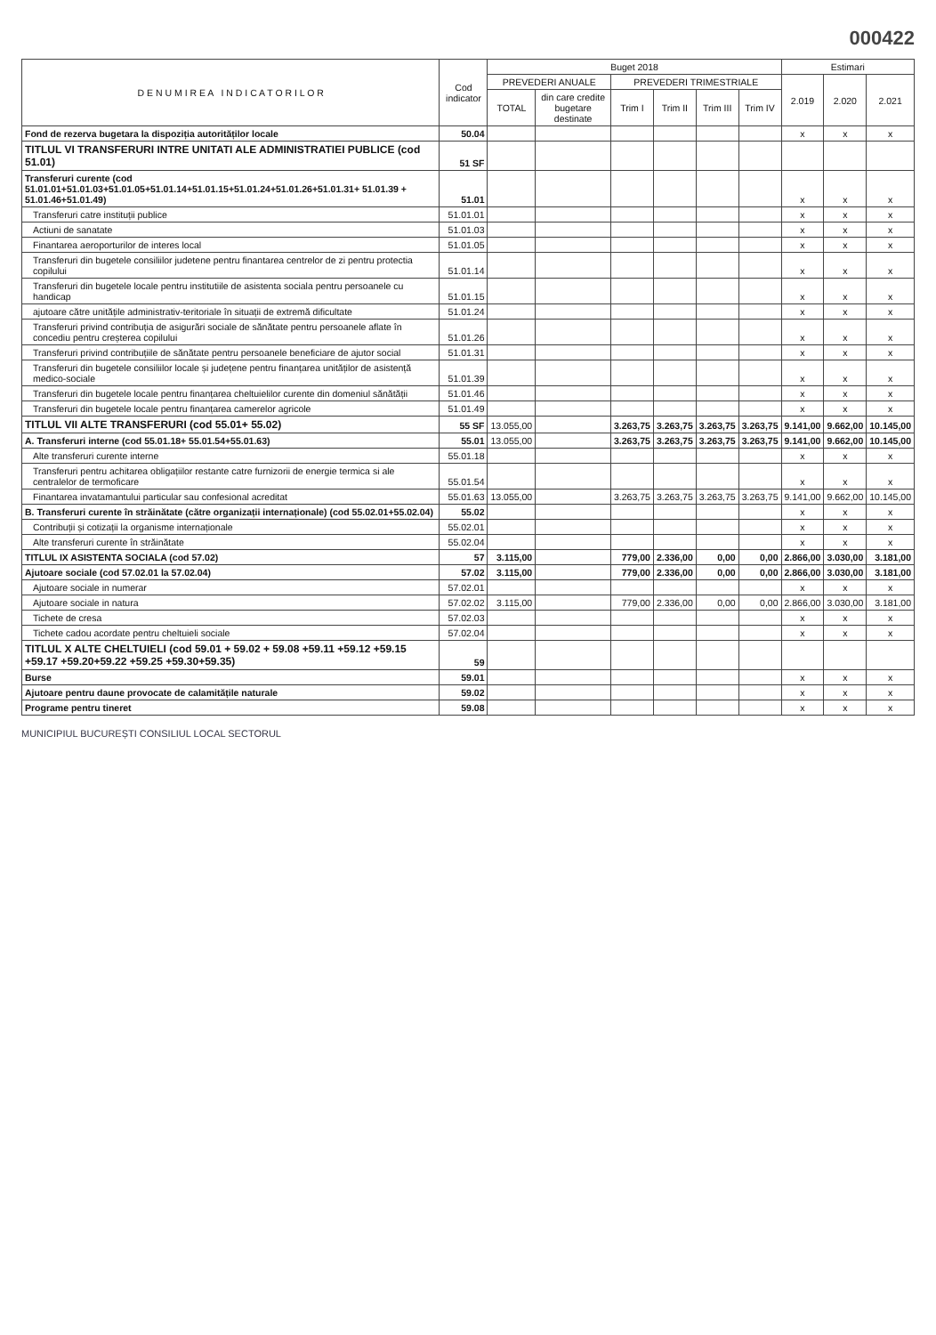000422
| D E N U M I R E A I N D I C A T O R I L O R | Cod indicator | Buget 2018 | | | | | | Estimari | | |
| --- | --- | --- | --- | --- | --- | --- | --- | --- | --- | --- |
| | | PREVEDERI ANUALE | | PREVEDERI TRIMESTRIALE | | | | 2.019 | 2.020 | 2.021 |
| | | TOTAL | din care credite bugetare destinate | Trim I | Trim II | Trim III | Trim IV | | | |
| Fond de rezerva bugetara la dispoziția autorităților locale | 50.04 | | | | | | | x | x | x |
| TITLUL VI TRANSFERURI INTRE UNITATI ALE ADMINISTRATIEI PUBLICE (cod 51.01) | 51 SF | | | | | | | | | |
| Transferuri curente (cod 51.01.01+51.01.03+51.01.05+51.01.14+51.01.15+51.01.24+51.01.26+51.01.31+ 51.01.39 + 51.01.46+51.01.49) | 51.01 | | | | | | | x | x | x |
| Transferuri catre instituții publice | 51.01.01 | | | | | | | x | x | x |
| Actiuni de sanatate | 51.01.03 | | | | | | | x | x | x |
| Finantarea aeroporturilor de interes local | 51.01.05 | | | | | | | x | x | x |
| Transferuri din bugetele consiliilor judetene pentru finantarea centrelor de zi pentru protectia copilului | 51.01.14 | | | | | | | x | x | x |
| Transferuri din bugetele locale pentru institutiile de asistenta sociala pentru persoanele cu handicap | 51.01.15 | | | | | | | x | x | x |
| ajutoare către unitățile administrativ-teritoriale în situații de extremă dificultate | 51.01.24 | | | | | | | x | x | x |
| Transferuri privind contribuția de asigurări sociale de sănătate pentru persoanele aflate în concediu pentru creșterea copilului | 51.01.26 | | | | | | | x | x | x |
| Transferuri privind contribuțiile de sănătate pentru persoanele beneficiare de ajutor social | 51.01.31 | | | | | | | x | x | x |
| Transferuri din bugetele consiliilor locale și județene pentru finanțarea unităților de asistență medico-sociale | 51.01.39 | | | | | | | x | x | x |
| Transferuri din bugetele locale pentru finanțarea cheltuielilor curente din domeniul sănătății | 51.01.46 | | | | | | | x | x | x |
| Transferuri din bugetele locale pentru finanțarea camerelor agricole | 51.01.49 | | | | | | | x | x | x |
| TITLUL VII ALTE TRANSFERURI (cod 55.01+ 55.02) | 55 SF | 13.055,00 | | 3.263,75 | 3.263,75 | 3.263,75 | 3.263,75 | 9.141,00 | 9.662,00 | 10.145,00 |
| A. Transferuri interne (cod 55.01.18+ 55.01.54+55.01.63) | 55.01 | 13.055,00 | | 3.263,75 | 3.263,75 | 3.263,75 | 3.263,75 | 9.141,00 | 9.662,00 | 10.145,00 |
| Alte transferuri curente interne | 55.01.18 | | | | | | | x | x | x |
| Transferuri pentru achitarea obligațiilor restante catre furnizorii de energie termica si ale centralelor de termoficare | 55.01.54 | | | | | | | x | x | x |
| Finantarea invatamantului particular sau confesional acreditat | 55.01.63 | 13.055,00 | | 3.263,75 | 3.263,75 | 3.263,75 | 3.263,75 | 9.141,00 | 9.662,00 | 10.145,00 |
| B. Transferuri curente în străinătate (către organizații internaționale) (cod 55.02.01+55.02.04) | 55.02 | | | | | | | x | x | x |
| Contribuții și cotizații la organisme internaționale | 55.02.01 | | | | | | | x | x | x |
| Alte transferuri curente în străinătate | 55.02.04 | | | | | | | x | x | x |
| TITLUL IX ASISTENTA SOCIALA (cod 57.02) | 57 | 3.115,00 | | 779,00 | 2.336,00 | 0,00 | 0,00 | 2.866,00 | 3.030,00 | 3.181,00 |
| Ajutoare sociale (cod 57.02.01 la 57.02.04) | 57.02 | 3.115,00 | | 779,00 | 2.336,00 | 0,00 | 0,00 | 2.866,00 | 3.030,00 | 3.181,00 |
| Ajutoare sociale in numerar | 57.02.01 | | | | | | | x | x | x |
| Ajutoare sociale in natura | 57.02.02 | 3.115,00 | | 779,00 | 2.336,00 | 0,00 | 0,00 | 2.866,00 | 3.030,00 | 3.181,00 |
| Tichete de cresa | 57.02.03 | | | | | | | x | x | x |
| Tichete cadou acordate pentru cheltuieli sociale | 57.02.04 | | | | | | | x | x | x |
| TITLUL X ALTE CHELTUIELI (cod 59.01 + 59.02 + 59.08 +59.11 +59.12 +59.15 +59.17 +59.20+59.22 +59.25 +59.30+59.35) | 59 | | | | | | | | | |
| Burse | 59.01 | | | | | | | x | x | x |
| Ajutoare pentru daune provocate de calamitățile naturale | 59.02 | | | | | | | x | x | x |
| Programe pentru tineret | 59.08 | | | | | | | x | x | x |
MUNICIPIUL BUCUREȘTI CONSILIUL LOCAL SECTORUL